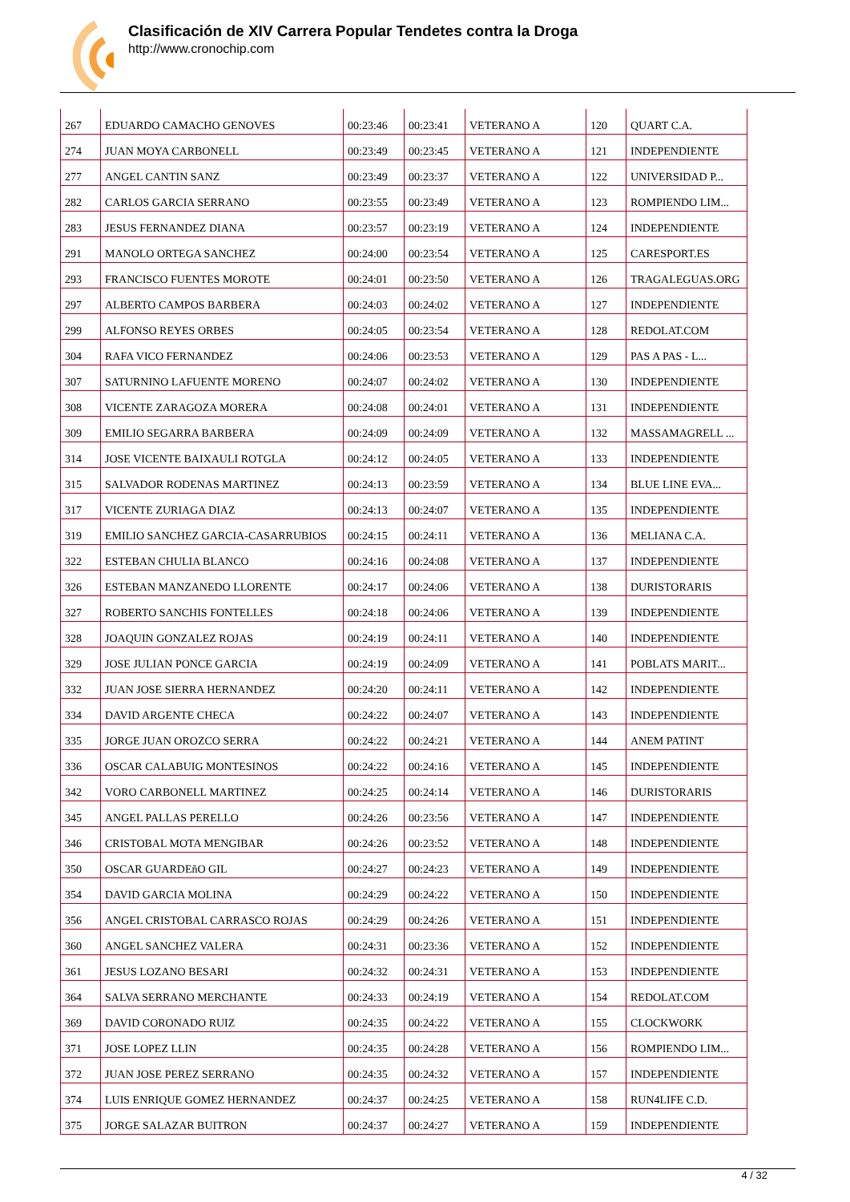Clasificación de XIV Carrera Popular Tendetes contra la Droga
http://www.cronochip.com
| 267 | EDUARDO CAMACHO GENOVES | 00:23:46 | 00:23:41 | VETERANO A | 120 | QUART C.A. |
| 274 | JUAN MOYA CARBONELL | 00:23:49 | 00:23:45 | VETERANO A | 121 | INDEPENDIENTE |
| 277 | ANGEL CANTIN SANZ | 00:23:49 | 00:23:37 | VETERANO A | 122 | UNIVERSIDAD P... |
| 282 | CARLOS GARCIA SERRANO | 00:23:55 | 00:23:49 | VETERANO A | 123 | ROMPIENDO LIM... |
| 283 | JESUS FERNANDEZ DIANA | 00:23:57 | 00:23:19 | VETERANO A | 124 | INDEPENDIENTE |
| 291 | MANOLO ORTEGA SANCHEZ | 00:24:00 | 00:23:54 | VETERANO A | 125 | CARESPORT.ES |
| 293 | FRANCISCO FUENTES MOROTE | 00:24:01 | 00:23:50 | VETERANO A | 126 | TRAGALEGUAS.ORG |
| 297 | ALBERTO CAMPOS BARBERA | 00:24:03 | 00:24:02 | VETERANO A | 127 | INDEPENDIENTE |
| 299 | ALFONSO REYES ORBES | 00:24:05 | 00:23:54 | VETERANO A | 128 | REDOLAT.COM |
| 304 | RAFA VICO FERNANDEZ | 00:24:06 | 00:23:53 | VETERANO A | 129 | PAS A PAS - L... |
| 307 | SATURNINO LAFUENTE MORENO | 00:24:07 | 00:24:02 | VETERANO A | 130 | INDEPENDIENTE |
| 308 | VICENTE ZARAGOZA MORERA | 00:24:08 | 00:24:01 | VETERANO A | 131 | INDEPENDIENTE |
| 309 | EMILIO SEGARRA BARBERA | 00:24:09 | 00:24:09 | VETERANO A | 132 | MASSAMAGRELL ... |
| 314 | JOSE VICENTE BAIXAULI ROTGLA | 00:24:12 | 00:24:05 | VETERANO A | 133 | INDEPENDIENTE |
| 315 | SALVADOR RODENAS MARTINEZ | 00:24:13 | 00:23:59 | VETERANO A | 134 | BLUE LINE EVA... |
| 317 | VICENTE ZURIAGA DIAZ | 00:24:13 | 00:24:07 | VETERANO A | 135 | INDEPENDIENTE |
| 319 | EMILIO SANCHEZ GARCIA-CASARRUBIOS | 00:24:15 | 00:24:11 | VETERANO A | 136 | MELIANA C.A. |
| 322 | ESTEBAN CHULIA BLANCO | 00:24:16 | 00:24:08 | VETERANO A | 137 | INDEPENDIENTE |
| 326 | ESTEBAN MANZANEDO LLORENTE | 00:24:17 | 00:24:06 | VETERANO A | 138 | DURISTORARIS |
| 327 | ROBERTO SANCHIS FONTELLES | 00:24:18 | 00:24:06 | VETERANO A | 139 | INDEPENDIENTE |
| 328 | JOAQUIN GONZALEZ ROJAS | 00:24:19 | 00:24:11 | VETERANO A | 140 | INDEPENDIENTE |
| 329 | JOSE JULIAN PONCE GARCIA | 00:24:19 | 00:24:09 | VETERANO A | 141 | POBLATS MARIT... |
| 332 | JUAN JOSE SIERRA HERNANDEZ | 00:24:20 | 00:24:11 | VETERANO A | 142 | INDEPENDIENTE |
| 334 | DAVID ARGENTE CHECA | 00:24:22 | 00:24:07 | VETERANO A | 143 | INDEPENDIENTE |
| 335 | JORGE JUAN OROZCO SERRA | 00:24:22 | 00:24:21 | VETERANO A | 144 | ANEM PATINT |
| 336 | OSCAR CALABUIG MONTESINOS | 00:24:22 | 00:24:16 | VETERANO A | 145 | INDEPENDIENTE |
| 342 | VORO CARBONELL MARTINEZ | 00:24:25 | 00:24:14 | VETERANO A | 146 | DURISTORARIS |
| 345 | ANGEL PALLAS PERELLO | 00:24:26 | 00:23:56 | VETERANO A | 147 | INDEPENDIENTE |
| 346 | CRISTOBAL MOTA MENGIBAR | 00:24:26 | 00:23:52 | VETERANO A | 148 | INDEPENDIENTE |
| 350 | OSCAR GUARDEñO GIL | 00:24:27 | 00:24:23 | VETERANO A | 149 | INDEPENDIENTE |
| 354 | DAVID GARCIA MOLINA | 00:24:29 | 00:24:22 | VETERANO A | 150 | INDEPENDIENTE |
| 356 | ANGEL CRISTOBAL CARRASCO ROJAS | 00:24:29 | 00:24:26 | VETERANO A | 151 | INDEPENDIENTE |
| 360 | ANGEL SANCHEZ VALERA | 00:24:31 | 00:23:36 | VETERANO A | 152 | INDEPENDIENTE |
| 361 | JESUS LOZANO BESARI | 00:24:32 | 00:24:31 | VETERANO A | 153 | INDEPENDIENTE |
| 364 | SALVA SERRANO MERCHANTE | 00:24:33 | 00:24:19 | VETERANO A | 154 | REDOLAT.COM |
| 369 | DAVID CORONADO RUIZ | 00:24:35 | 00:24:22 | VETERANO A | 155 | CLOCKWORK |
| 371 | JOSE LOPEZ LLIN | 00:24:35 | 00:24:28 | VETERANO A | 156 | ROMPIENDO LIM... |
| 372 | JUAN JOSE PEREZ SERRANO | 00:24:35 | 00:24:32 | VETERANO A | 157 | INDEPENDIENTE |
| 374 | LUIS ENRIQUE GOMEZ HERNANDEZ | 00:24:37 | 00:24:25 | VETERANO A | 158 | RUN4LIFE C.D. |
| 375 | JORGE SALAZAR BUITRON | 00:24:37 | 00:24:27 | VETERANO A | 159 | INDEPENDIENTE |
4 / 32